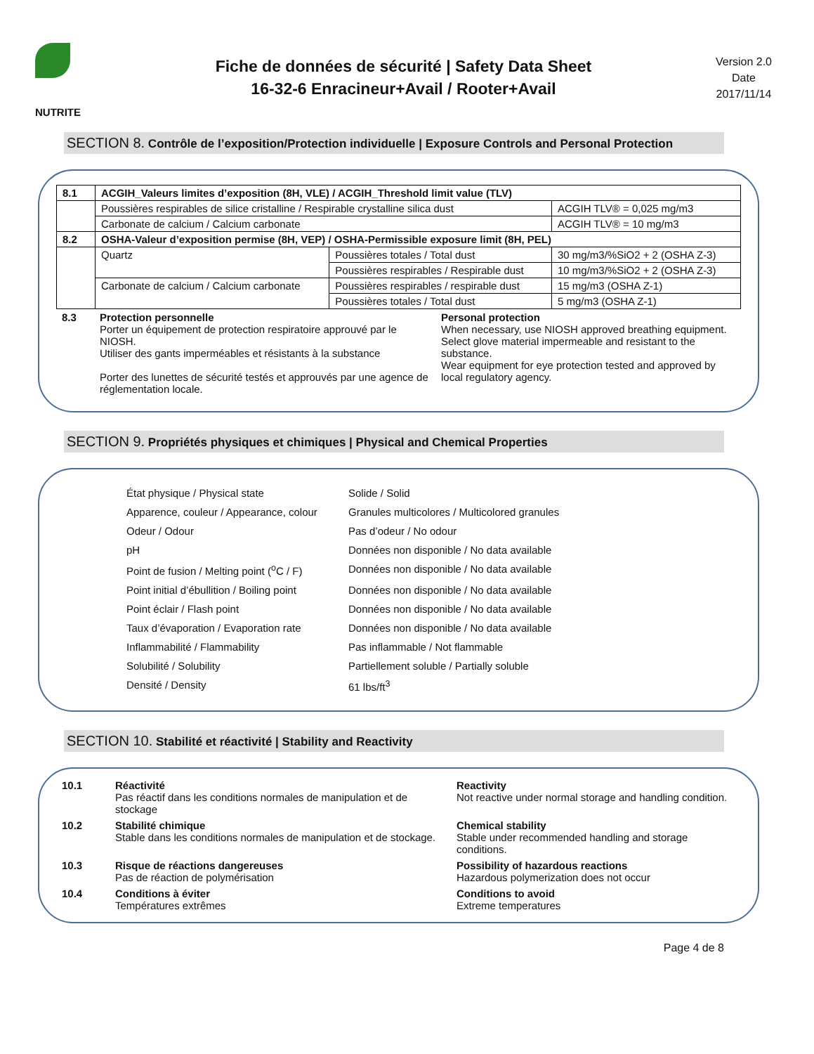NUTRITE
Fiche de données de sécurité | Safety Data Sheet
16-32-6 Enracineur+Avail / Rooter+Avail
Version 2.0
Date
2017/11/14
SECTION 8. Contrôle de l’exposition/Protection individuelle | Exposure Controls and Personal Protection
| 8.1 | ACGIH_Valeurs limites d’exposition (8H, VLE) / ACGIH_Threshold limit value (TLV) | | |
| | Poussières respirables de silice cristalline / Respirable crystalline silica dust | | ACGIH TLV® = 0,025 mg/m3 |
| | Carbonate de calcium / Calcium carbonate | | ACGIH TLV® = 10 mg/m3 |
| 8.2 | OSHA-Valeur d’exposition permise (8H, VEP) / OSHA-Permissible exposure limit (8H, PEL) | | |
| | Quartz | Poussières totales / Total dust | 30 mg/m3/%SiO2 + 2 (OSHA Z-3) |
| | | Poussières respirables / Respirable dust | 10 mg/m3/%SiO2 + 2 (OSHA Z-3) |
| | Carbonate de calcium / Calcium carbonate | Poussières respirables / respirable dust | 15 mg/m3 (OSHA Z-1) |
| | | Poussières totales / Total dust | 5 mg/m3 (OSHA Z-1) |
| 8.3 | Protection personnelle Porter un équipement de protection respiratoire approuvé par le NIOSH. Utiliser des gants imperméables et résistants à la substance Porter des lunettes de sécurité testés et approuvés par une agence de réglementation locale. | Personal protection When necessary, use NIOSH approved breathing equipment. Select glove material impermeable and resistant to the substance. Wear equipment for eye protection tested and approved by local regulatory agency. |
SECTION 9. Propriétés physiques et chimiques | Physical and Chemical Properties
| État physique / Physical state | Solide / Solid |
| Apparence, couleur / Appearance, colour | Granules multicolores / Multicolored granules |
| Odeur / Odour | Pas d’odeur / No odour |
| pH | Données non disponible / No data available |
| Point de fusion / Melting point (<sup>o</sup>C / F) | Données non disponible / No data available |
| Point initial d’ébullition / Boiling point | Données non disponible / No data available |
| Point éclair / Flash point | Données non disponible / No data available |
| Taux d’évaporation / Evaporation rate | Données non disponible / No data available |
| Inflammabilité / Flammability | Pas inflammable / Not flammable |
| Solubilité / Solubility | Partiellement soluble / Partially soluble |
| Densité / Density | 61 lbs/ft<sup>3</sup> |
SECTION 10. Stabilité et réactivité | Stability and Reactivity
| 10.1 | Réactivité Pas réactif dans les conditions normales de manipulation et de stockage | Reactivity Not reactive under normal storage and handling condition. |
| 10.2 | Stabilité chimique Stable dans les conditions normales de manipulation et de stockage. | Chemical stability Stable under recommended handling and storage conditions. |
| 10.3 | Risque de réactions dangereuses Pas de réaction de polymérisation | Possibility of hazardous reactions Hazardous polymerization does not occur |
| 10.4 | Conditions à éviter Températures extrêmes | Conditions to avoid Extreme temperatures |
Page 4 de 8